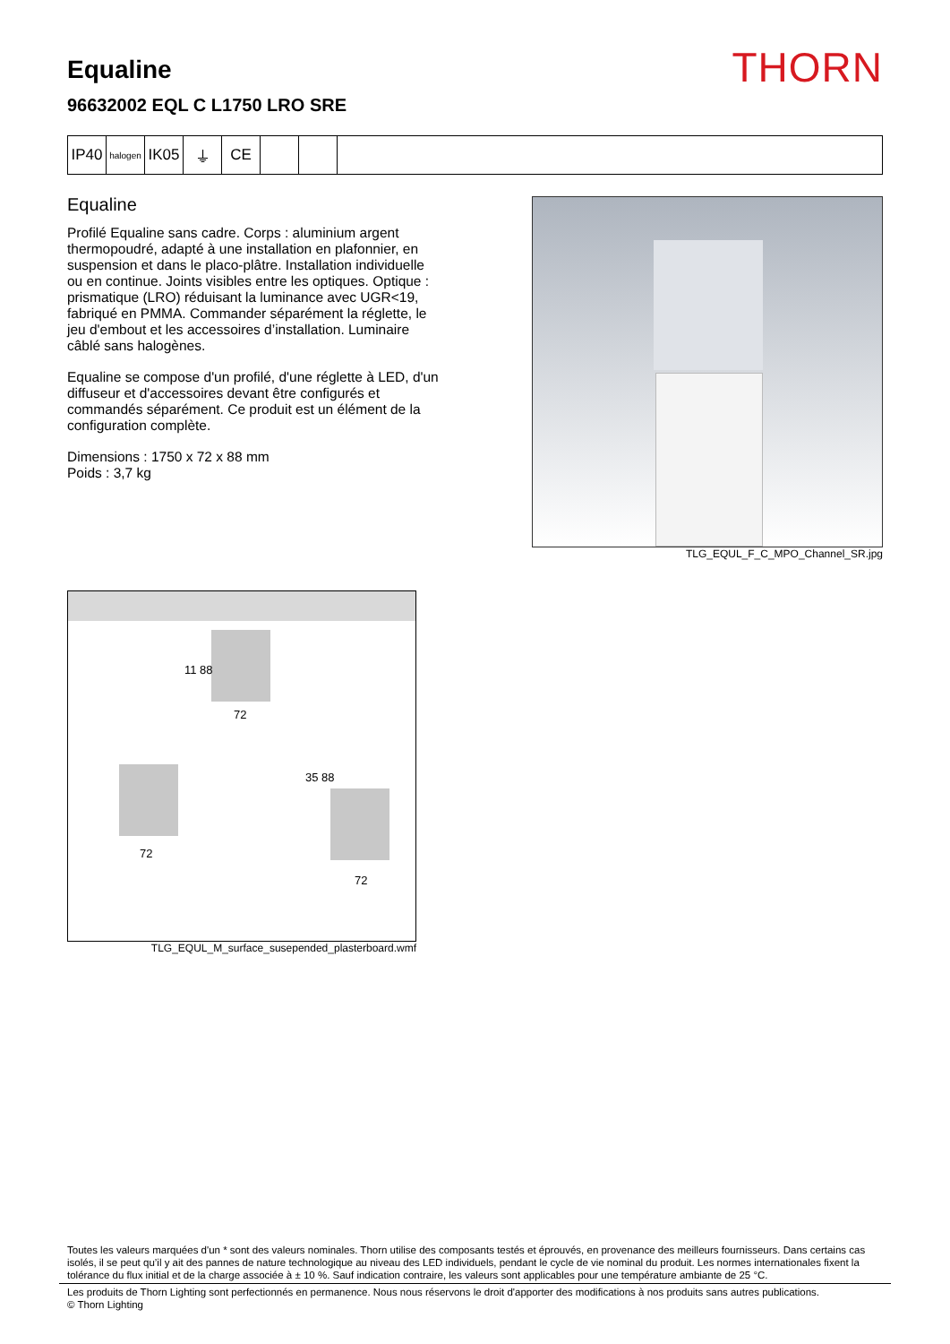Equaline
96632002 EQL C L1750 LRO SRE
THORN
IP40
halogen
IK05 ⏚ CE
Equaline
Profilé Equaline sans cadre. Corps : aluminium argent thermopoudré, adapté à une installation en plafonnier, en suspension et dans le placo-plâtre. Installation individuelle ou en continue. Joints visibles entre les optiques. Optique : prismatique (LRO) réduisant la luminance avec UGR<19, fabriqué en PMMA. Commander séparément la réglette, le jeu d'embout et les accessoires d’installation. Luminaire câblé sans halogènes.
Equaline se compose d'un profilé, d'une réglette à LED, d'un diffuseur et d'accessoires devant être configurés et commandés séparément. Ce produit est un élément de la configuration complète.
Dimensions : 1750 x 72 x 88 mm
Poids : 3,7 kg
TLG_EQUL_F_C_MPO_Channel_SR.jpg
11 88
72
72
35 88
72
TLG_EQUL_M_surface_susepended_plasterboard.wmf
Toutes les valeurs marquées d'un * sont des valeurs nominales. Thorn utilise des composants testés et éprouvés, en provenance des meilleurs fournisseurs. Dans certains cas isolés, il se peut qu’il y ait des pannes de nature technologique au niveau des LED individuels, pendant le cycle de vie nominal du produit. Les normes internationales fixent la tolérance du flux initial et de la charge associée à ± 10 %. Sauf indication contraire, les valeurs sont applicables pour une température ambiante de 25 °C.
Les produits de Thorn Lighting sont perfectionnés en permanence. Nous nous réservons le droit d'apporter des modifications à nos produits sans autres publications.
© Thorn Lighting